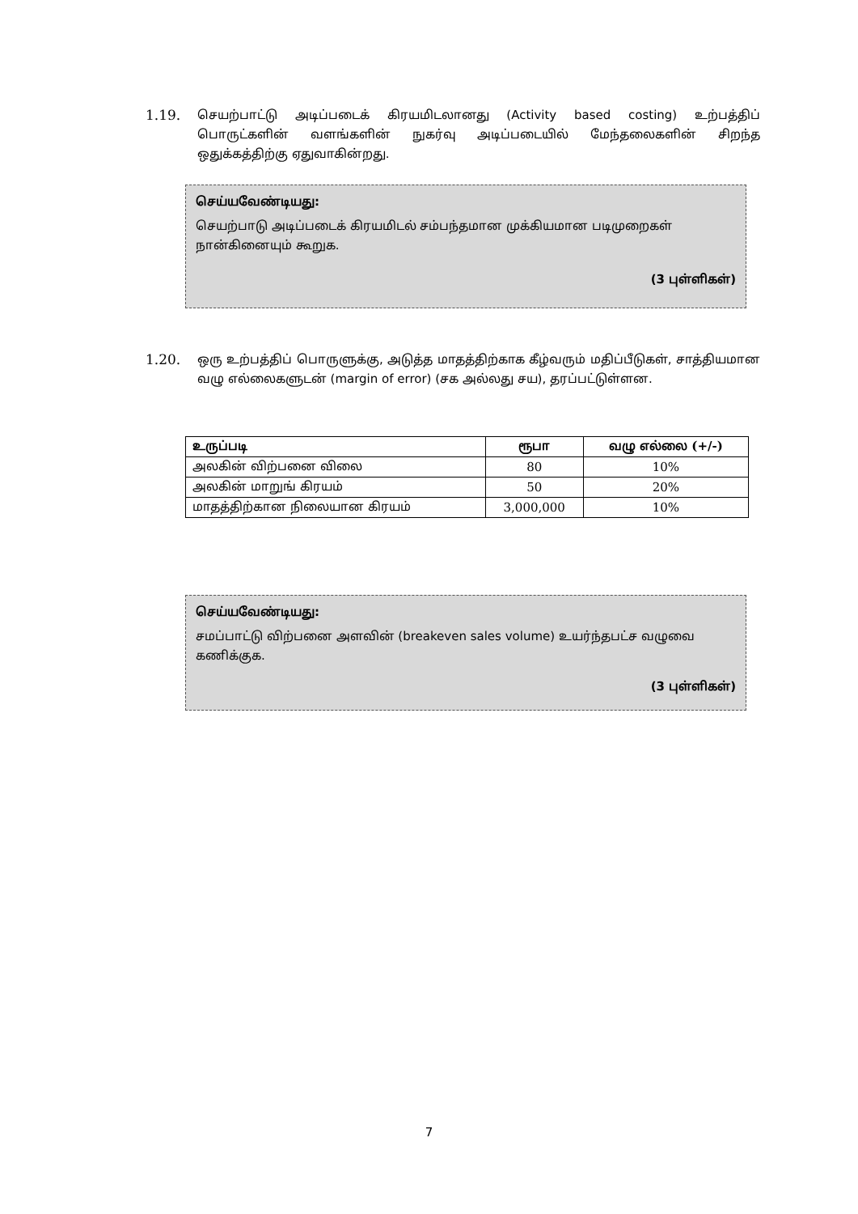1.19. செயற்பாட்டு அடிப்படைக் கிரயமிடலானது (Activity based costing) உற்பத்திப் பொருட்களின் வளங்களின் நுகர்வு அடிப்படையில் மேந்தலைகளின் சிறந்த ஒதுக்கத்திற்கு ஏதுவாகின்றது.
செய்யவேண்டியது:
செயற்பாடு அடிப்படைக் கிரயமிடல் சம்பந்தமான முக்கியமான படிமுறைகள் நான்கினையும் கூறுக.
(3 புள்ளிகள்)
1.20. ஒரு உற்பத்திப் பொருளுக்கு, அடுத்த மாதத்திற்காக கீழ்வரும் மதிப்பீடுகள், சாத்தியமான வழு எல்லைகளுடன் (margin of error) (சக அல்லது சய), தரப்பட்டுள்ளன.
| உருப்படி | ரூபா | வழு எல்லை (+/-) |
| --- | --- | --- |
| அலகின் விற்பனை விலை | 80 | 10% |
| அலகின் மாறுங் கிரயம் | 50 | 20% |
| மாதத்திற்கான நிலையான கிரயம் | 3,000,000 | 10% |
செய்யவேண்டியது:
சமப்பாட்டு விற்பனை அளவின் (breakeven sales volume) உயர்ந்தபட்ச வழுவை கணிக்குக.
(3 புள்ளிகள்)
7